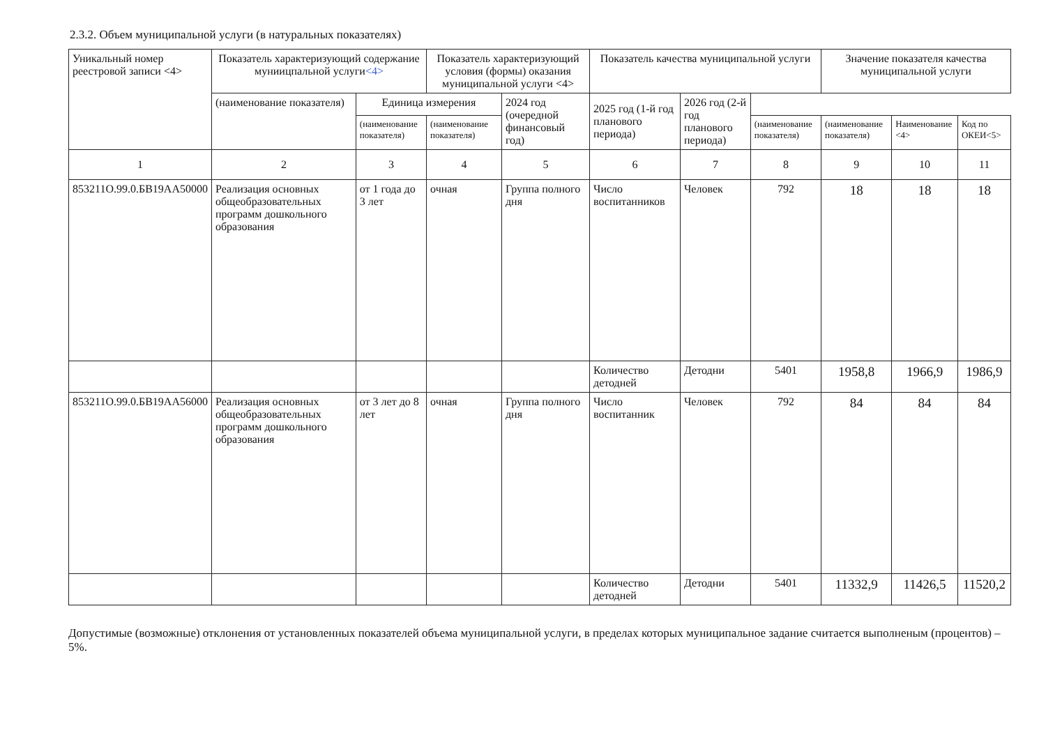2.3.2. Объем муниципальной услуги (в натуральных показателях)
| Уникальный номер реестровой записи <4> | Показатель характеризующий содержание муниицпальной услуги <4> | | Показатель характеризующий условия (формы) оказания муниципальной услуги <4> | | Показатель качества муниципальной услуги | | | Значение показателя качества муниципальной услуги | | |
| --- | --- | --- | --- | --- | --- | --- | --- | --- | --- | --- |
| | (наименование показателя) | Единица измерения | | 2024 год (очередной финансовый год) | 2025 год (1-й год планового периода) | 2026 год (2-й год планового периода) | | | | |
| | | (наименование показателя) | (наименование показателя) | | | | (наименование показателя) | (наименование показателя) | Наименование <4> | Код по ОКЕИ<5> |
| 1 | 2 | 3 | 4 | 5 | 6 | 7 | 8 | 9 | 10 | 11 |
| 853211О.99.0.БВ19АА50000 | Реализация основных общеобразовательных программ дошкольного образования | от 1 года до 3 лет | очная | Группа полного дня | Число воспитанников | Человек | 792 | 18 | 18 | 18 |
| | | | | | Количество детодней | Детодни | 5401 | 1958,8 | 1966,9 | 1986,9 |
| 853211О.99.0.БВ19АА56000 | Реализация основных общеобразовательных программ дошкольного образования | от 3 лет до 8 лет | очная | Группа полного дня | Число воспитанник | Человек | 792 | 84 | 84 | 84 |
| | | | | | Количество детодней | Детодни | 5401 | 11332,9 | 11426,5 | 11520,2 |
Допустимые (возможные) отклонения от установленных показателей объема муниципальной услуги, в пределах которых муниципальное задание считается выполненым (процентов) – 5%.